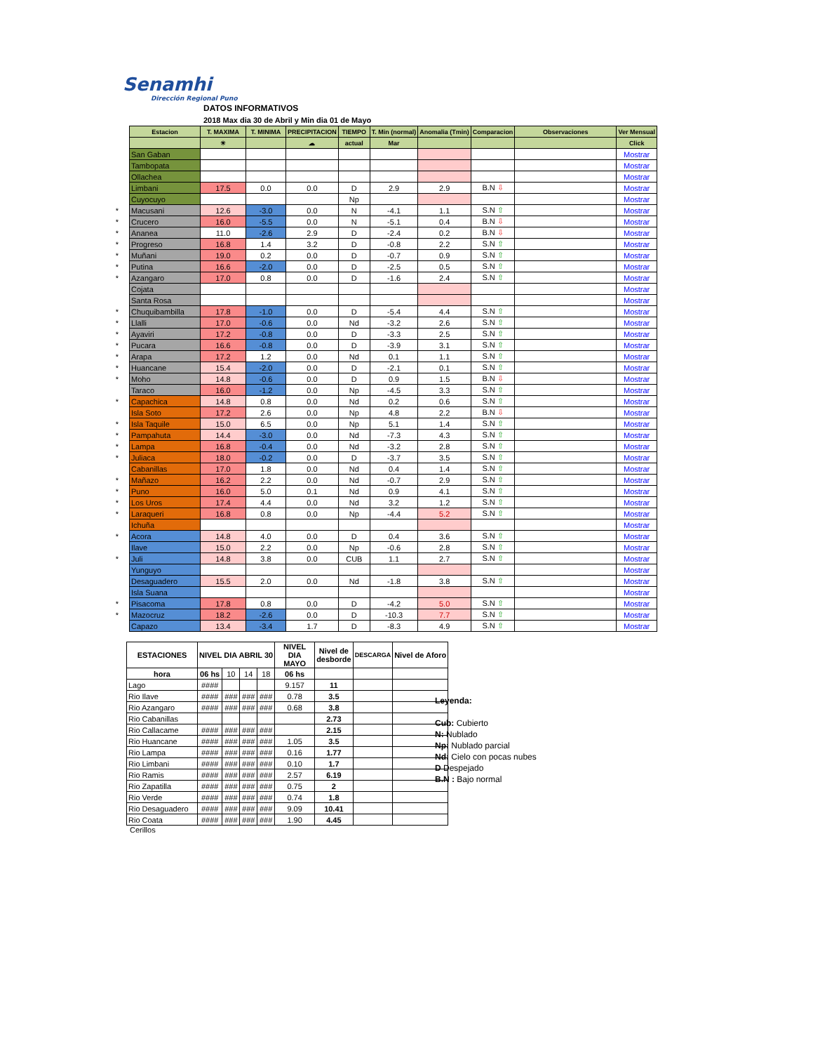Senamhi
Dirección Regional Puno
DATOS INFORMATIVOS
2018 Max dia 30 de Abril y Min dia 01 de Mayo
| | Estacion | T. MAXIMA | T. MINIMA | PRECIPITACION | TIEMPO | T. Min (normal) | Anomalia (Tmin) | Comparacion | Observaciones | Ver Mensual |
| | | ☀ | | ☁ | actual | Mar | | | | Click |
| | San Gaban | | | | | | | | | Mostrar |
| | Tambopata | | | | | | | | | Mostrar |
| | Ollachea | | | | | | | | | Mostrar |
| | Limbani | 17.5 | 0.0 | 0.0 | D | 2.9 | 2.9 | B.N ⇩ | | Mostrar |
| | Cuyocuyo | | | | Np | | | | | Mostrar |
| * | Macusani | 12.6 | -3.0 | 0.0 | N | -4.1 | 1.1 | S.N ⇧ | | Mostrar |
| * | Crucero | 16.0 | -5.5 | 0.0 | N | -5.1 | 0.4 | B.N ⇩ | | Mostrar |
| * | Ananea | 11.0 | -2.6 | 2.9 | D | -2.4 | 0.2 | B.N ⇩ | | Mostrar |
| * | Progreso | 16.8 | 1.4 | 3.2 | D | -0.8 | 2.2 | S.N ⇧ | | Mostrar |
| * | Muñani | 19.0 | 0.2 | 0.0 | D | -0.7 | 0.9 | S.N ⇧ | | Mostrar |
| * | Putina | 16.6 | -2.0 | 0.0 | D | -2.5 | 0.5 | S.N ⇧ | | Mostrar |
| * | Azangaro | 17.0 | 0.8 | 0.0 | D | -1.6 | 2.4 | S.N ⇧ | | Mostrar |
| | Cojata | | | | | | | | | Mostrar |
| | Santa Rosa | | | | | | | | | Mostrar |
| * | Chuquibambilla | 17.8 | -1.0 | 0.0 | D | -5.4 | 4.4 | S.N ⇧ | | Mostrar |
| * | Llalli | 17.0 | -0.6 | 0.0 | Nd | -3.2 | 2.6 | S.N ⇧ | | Mostrar |
| * | Ayaviri | 17.2 | -0.8 | 0.0 | D | -3.3 | 2.5 | S.N ⇧ | | Mostrar |
| * | Pucara | 16.6 | -0.8 | 0.0 | D | -3.9 | 3.1 | S.N ⇧ | | Mostrar |
| * | Arapa | 17.2 | 1.2 | 0.0 | Nd | 0.1 | 1.1 | S.N ⇧ | | Mostrar |
| * | Huancane | 15.4 | -2.0 | 0.0 | D | -2.1 | 0.1 | S.N ⇧ | | Mostrar |
| * | Moho | 14.8 | -0.6 | 0.0 | D | 0.9 | 1.5 | B.N ⇩ | | Mostrar |
| | Taraco | 16.0 | -1.2 | 0.0 | Np | -4.5 | 3.3 | S.N ⇧ | | Mostrar |
| * | Capachica | 14.8 | 0.8 | 0.0 | Nd | 0.2 | 0.6 | S.N ⇧ | | Mostrar |
| | Isla Soto | 17.2 | 2.6 | 0.0 | Np | 4.8 | 2.2 | B.N ⇩ | | Mostrar |
| * | Isla Taquile | 15.0 | 6.5 | 0.0 | Np | 5.1 | 1.4 | S.N ⇧ | | Mostrar |
| * | Pampahuta | 14.4 | -3.0 | 0.0 | Nd | -7.3 | 4.3 | S.N ⇧ | | Mostrar |
| * | Lampa | 16.8 | -0.4 | 0.0 | Nd | -3.2 | 2.8 | S.N ⇧ | | Mostrar |
| * | Juliaca | 18.0 | -0.2 | 0.0 | D | -3.7 | 3.5 | S.N ⇧ | | Mostrar |
| | Cabanillas | 17.0 | 1.8 | 0.0 | Nd | 0.4 | 1.4 | S.N ⇧ | | Mostrar |
| * | Mañazo | 16.2 | 2.2 | 0.0 | Nd | -0.7 | 2.9 | S.N ⇧ | | Mostrar |
| * | Puno | 16.0 | 5.0 | 0.1 | Nd | 0.9 | 4.1 | S.N ⇧ | | Mostrar |
| * | Los Uros | 17.4 | 4.4 | 0.0 | Nd | 3.2 | 1.2 | S.N ⇧ | | Mostrar |
| * | Laraqueri | 16.8 | 0.8 | 0.0 | Np | -4.4 | 5.2 | S.N ⇧ | | Mostrar |
| | Ichuña | | | | | | | | | Mostrar |
| * | Acora | 14.8 | 4.0 | 0.0 | D | 0.4 | 3.6 | S.N ⇧ | | Mostrar |
| | Ilave | 15.0 | 2.2 | 0.0 | Np | -0.6 | 2.8 | S.N ⇧ | | Mostrar |
| * | Juli | 14.8 | 3.8 | 0.0 | CUB | 1.1 | 2.7 | S.N ⇧ | | Mostrar |
| | Yunguyo | | | | | | | | | Mostrar |
| | Desaguadero | 15.5 | 2.0 | 0.0 | Nd | -1.8 | 3.8 | S.N ⇧ | | Mostrar |
| | Isla Suana | | | | | | | | | Mostrar |
| * | Pisacoma | 17.8 | 0.8 | 0.0 | D | -4.2 | 5.0 | S.N ⇧ | | Mostrar |
| * | Mazocruz | 18.2 | -2.6 | 0.0 | D | -10.3 | 7.7 | S.N ⇧ | | Mostrar |
| | Capazo | 13.4 | -3.4 | 1.7 | D | -8.3 | 4.9 | S.N ⇧ | | Mostrar |
| ESTACIONES | NIVEL DIA ABRIL 30 | | | | NIVEL DIA MAYO | Nivel de desborde | DESCARGA | Nivel de Aforo |
| --- | --- | --- | --- | --- | --- | --- | --- | --- |
| hora | 06 hs | 10 | 14 | 18 | 06 hs | | | |
| Lago | #### | | | | 9.157 | 11 | | |
| Rio Ilave | #### | ### | ### | ### | 0.78 | 3.5 | | |
| Rio Azangaro | #### | ### | ### | ### | 0.68 | 3.8 | | |
| Rio Cabanillas | | | | | | 2.73 | | |
| Rio Callacame | #### | ### | ### | ### | | 2.15 | | |
| Rio Huancane | #### | ### | ### | ### | 1.05 | 3.5 | | |
| Rio Lampa | #### | ### | ### | ### | 0.16 | 1.77 | | |
| Rio Limbani | #### | ### | ### | ### | 0.10 | 1.7 | | |
| Rio Ramis | #### | ### | ### | ### | 2.57 | 6.19 | | |
| Rio Zapatilla | #### | ### | ### | ### | 0.75 | 2 | | |
| Rio Verde | #### | ### | ### | ### | 0.74 | 1.8 | | |
| Rio Desaguadero | #### | ### | ### | ### | 9.09 | 10.41 | | |
| Rio Coata | #### | ### | ### | ### | 1.90 | 4.45 | | |
Cerillos
Leyenda:
Cub: Cubierto
N: Nublado
Np: Nublado parcial
Nd: Cielo con pocas nubes
D Despejado
B.N : Bajo normal